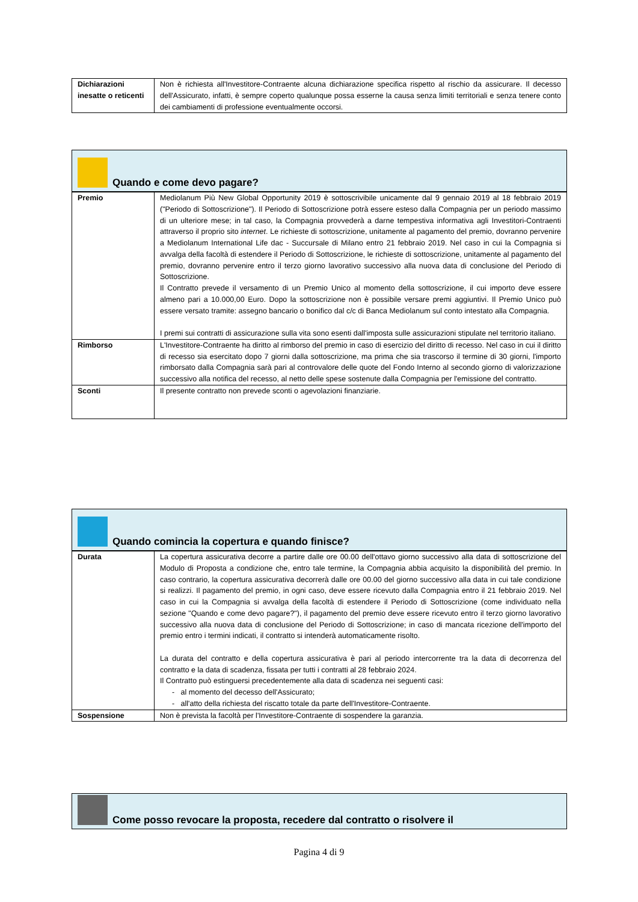| Dichiarazioni inesatte o reticenti | Non è richiesta all'Investitore-Contraente alcuna dichiarazione specifica rispetto al rischio da assicurare. Il decesso dell'Assicurato, infatti, è sempre coperto qualunque possa esserne la causa senza limiti territoriali e senza tenere conto dei cambiamenti di professione eventualmente occorsi. |
Quando e come devo pagare?
| Premio | Mediolanum Più New Global Opportunity 2019 è sottoscrivibile unicamente dal 9 gennaio 2019 al 18 febbraio 2019 ("Periodo di Sottoscrizione"). Il Periodo di Sottoscrizione potrà essere esteso dalla Compagnia per un periodo massimo di un ulteriore mese; in tal caso, la Compagnia provvederà a darne tempestiva informativa agli Investitori-Contraenti attraverso il proprio sito internet . Le richieste di sottoscrizione, unitamente al pagamento del premio, dovranno pervenire a Mediolanum International Life dac - Succursale di Milano entro 21 febbraio 2019. Nel caso in cui la Compagnia si avvalga della facoltà di estendere il Periodo di Sottoscrizione, le richieste di sottoscrizione, unitamente al pagamento del premio, dovranno pervenire entro il terzo giorno lavorativo successivo alla nuova data di conclusione del Periodo di Sottoscrizione. Il Contratto prevede il versamento di un Premio Unico al momento della sottoscrizione, il cui importo deve essere almeno pari a 10.000,00 Euro. Dopo la sottoscrizione non è possibile versare premi aggiuntivi. Il Premio Unico può essere versato tramite: assegno bancario o bonifico dal c/c di Banca Mediolanum sul conto intestato alla Compagnia. I premi sui contratti di assicurazione sulla vita sono esenti dall'imposta sulle assicurazioni stipulate nel territorio italiano. |
| Rimborso | L'Investitore-Contraente ha diritto al rimborso del premio in caso di esercizio del diritto di recesso. Nel caso in cui il diritto di recesso sia esercitato dopo 7 giorni dalla sottoscrizione, ma prima che sia trascorso il termine di 30 giorni, l'importo rimborsato dalla Compagnia sarà pari al controvalore delle quote del Fondo Interno al secondo giorno di valorizzazione successivo alla notifica del recesso, al netto delle spese sostenute dalla Compagnia per l'emissione del contratto. |
| Sconti | Il presente contratto non prevede sconti o agevolazioni finanziarie. |
Quando comincia la copertura e quando finisce?
| Durata | La copertura assicurativa decorre a partire dalle ore 00.00 dell'ottavo giorno successivo alla data di sottoscrizione del Modulo di Proposta a condizione che, entro tale termine, la Compagnia abbia acquisito la disponibilità del premio. In caso contrario, la copertura assicurativa decorrerà dalle ore 00.00 del giorno successivo alla data in cui tale condizione si realizzi. Il pagamento del premio, in ogni caso, deve essere ricevuto dalla Compagnia entro il 21 febbraio 2019. Nel caso in cui la Compagnia si avvalga della facoltà di estendere il Periodo di Sottoscrizione (come individuato nella sezione "Quando e come devo pagare?"), il pagamento del premio deve essere ricevuto entro il terzo giorno lavorativo successivo alla nuova data di conclusione del Periodo di Sottoscrizione; in caso di mancata ricezione dell'importo del premio entro i termini indicati, il contratto si intenderà automaticamente risolto. La durata del contratto e della copertura assicurativa è pari al periodo intercorrente tra la data di decorrenza del contratto e la data di scadenza, fissata per tutti i contratti al 28 febbraio 2024. Il Contratto può estinguersi precedentemente alla data di scadenza nei seguenti casi: - al momento del decesso dell'Assicurato; - all'atto della richiesta del riscatto totale da parte dell'Investitore-Contraente. |
| Sospensione | Non è prevista la facoltà per l'Investitore-Contraente di sospendere la garanzia. |
Come posso revocare la proposta, recedere dal contratto o risolvere il
Pagina 4 di 9